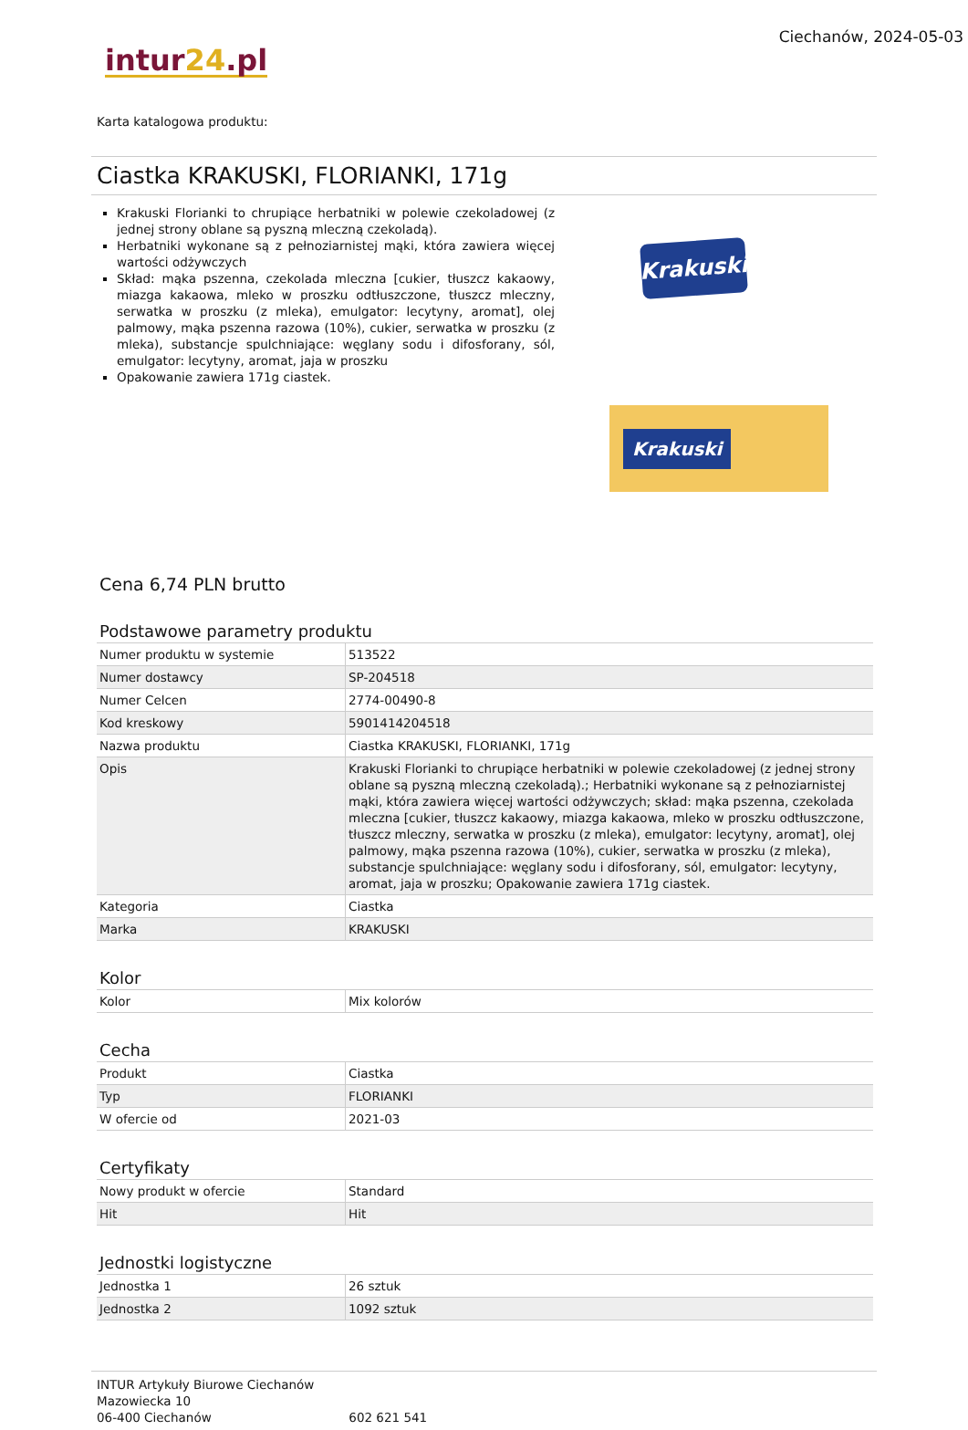intur24.pl
Ciechanów, 2024-05-03
Karta katalogowa produktu:
Ciastka KRAKUSKI, FLORIANKI, 171g
Krakuski Florianki to chrupiące herbatniki w polewie czekoladowej (z jednej strony oblane są pyszną mleczną czekoladą).
Herbatniki wykonane są z pełnoziarnistej mąki, która zawiera więcej wartości odżywczych
Skład: mąka pszenna, czekolada mleczna [cukier, tłuszcz kakaowy, miazga kakaowa, mleko w proszku odtłuszczone, tłuszcz mleczny, serwatka w proszku (z mleka), emulgator: lecytyny, aromat], olej palmowy, mąka pszenna razowa (10%), cukier, serwatka w proszku (z mleka), substancje spulchniające: węglany sodu i difosforany, sól, emulgator: lecytyny, aromat, jaja w proszku
Opakowanie zawiera 171g ciastek.
Krakuski
Krakuski
Cena 6,74 PLN brutto
Podstawowe parametry produktu
| Numer produktu w systemie | 513522 |
| Numer dostawcy | SP-204518 |
| Numer Celcen | 2774-00490-8 |
| Kod kreskowy | 5901414204518 |
| Nazwa produktu | Ciastka KRAKUSKI, FLORIANKI, 171g |
| Opis | Krakuski Florianki to chrupiące herbatniki w polewie czekoladowej (z jednej strony oblane są pyszną mleczną czekoladą).; Herbatniki wykonane są z pełnoziarnistej mąki, która zawiera więcej wartości odżywczych; skład: mąka pszenna, czekolada mleczna [cukier, tłuszcz kakaowy, miazga kakaowa, mleko w proszku odtłuszczone, tłuszcz mleczny, serwatka w proszku (z mleka), emulgator: lecytyny, aromat], olej palmowy, mąka pszenna razowa (10%), cukier, serwatka w proszku (z mleka), substancje spulchniające: węglany sodu i difosforany, sól, emulgator: lecytyny, aromat, jaja w proszku; Opakowanie zawiera 171g ciastek. |
| Kategoria | Ciastka |
| Marka | KRAKUSKI |
Kolor
| Kolor | Mix kolorów |
Cecha
| Produkt | Ciastka |
| Typ | FLORIANKI |
| W ofercie od | 2021-03 |
Certyfikaty
| Nowy produkt w ofercie | Standard |
| Hit | Hit |
Jednostki logistyczne
| Jednostka 1 | 26 sztuk |
| Jednostka 2 | 1092 sztuk |
INTUR Artykuły Biurowe Ciechanów
Mazowiecka 10
06-400 Ciechanów 602 621 541